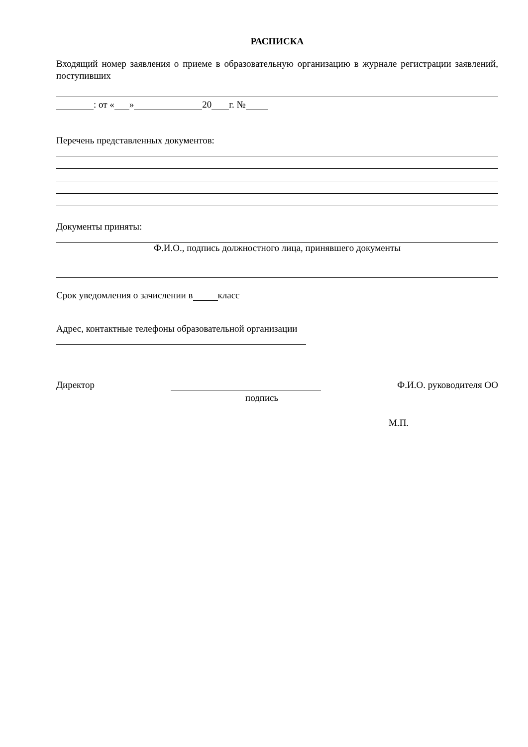РАСПИСКА
Входящий номер заявления о приеме в образовательную организацию в журнале регистрации заявлений, поступивших
: от « » 20 г. №
Перечень представленных документов:
Документы приняты:
Ф.И.О., подпись должностного лица, принявшего документы
Срок уведомления о зачислении в класс
Адрес, контактные телефоны образовательной организации
Директор Ф.И.О. руководителя ОО
подпись
М.П.